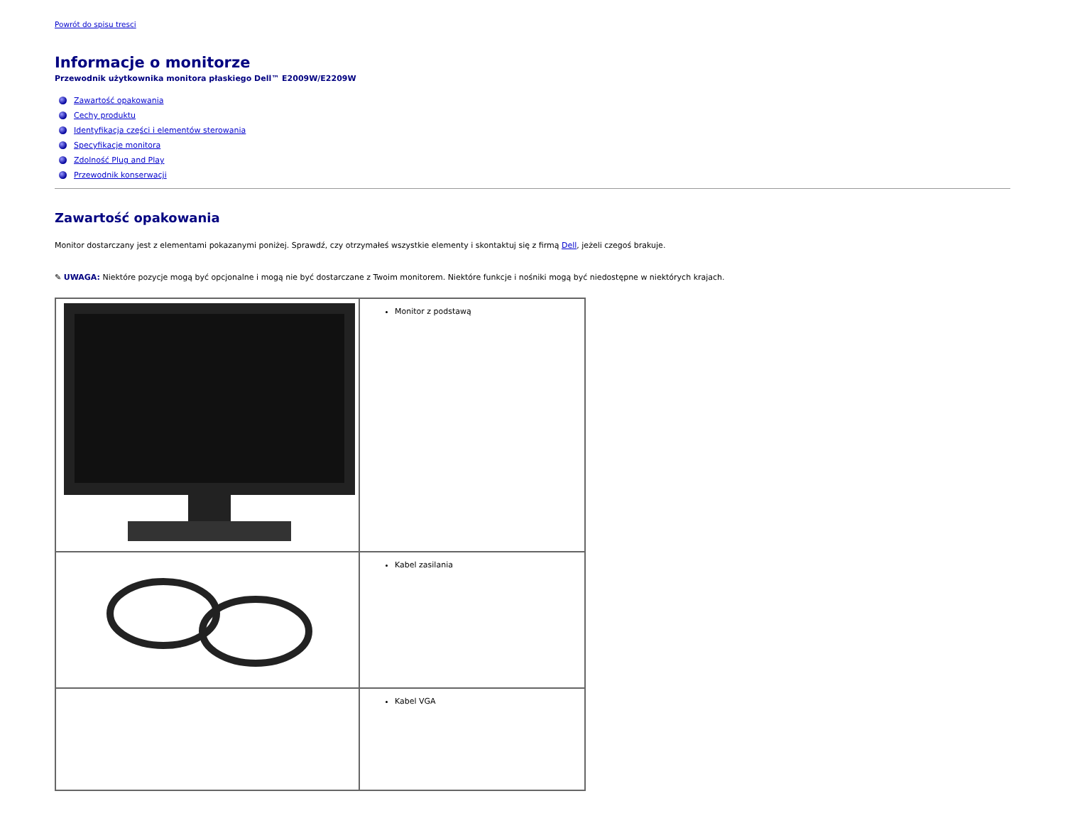Powrót do spisu tresci
Informacje o monitorze
Przewodnik użytkownika monitora płaskiego Dell™ E2009W/E2209W
Zawartość opakowania
Cechy produktu
Identyfikacja części i elementów sterowania
Specyfikacje monitora
Zdolność Plug and Play
Przewodnik konserwacji
Zawartość opakowania
Monitor dostarczany jest z elementami pokazanymi poniżej. Sprawdź, czy otrzymałeś wszystkie elementy i skontaktuj się z firmą Dell, jeżeli czegoś brakuje.
✎ UWAGA: Niektóre pozycje mogą być opcjonalne i mogą nie być dostarczane z Twoim monitorem. Niektóre funkcje i nośniki mogą być niedostępne w niektórych krajach.
| | Monitor z podstawą |
| | Kabel zasilania |
| | Kabel VGA |